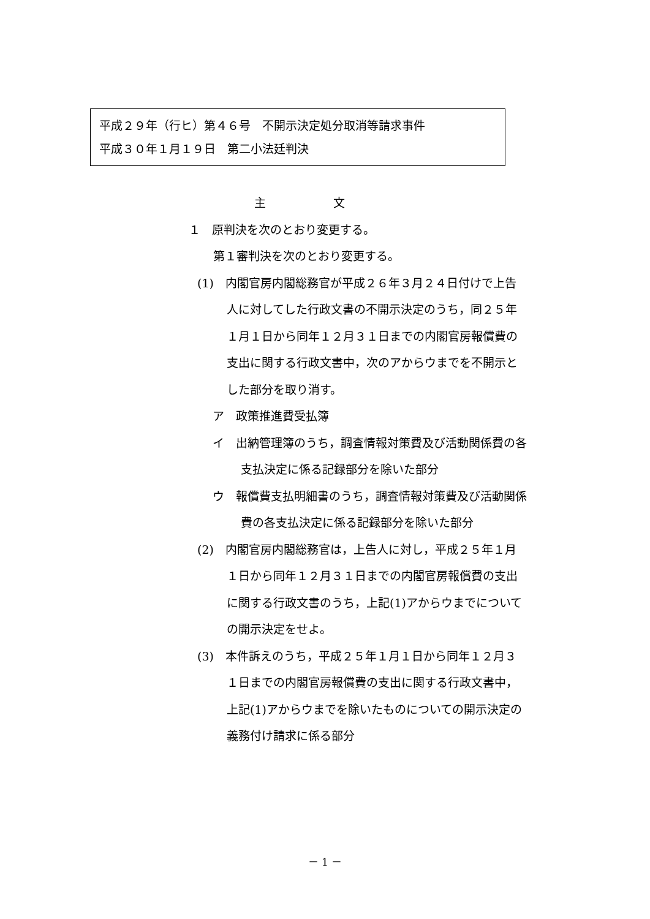平成２９年（行ヒ）第４６号　不開示決定処分取消等請求事件
平成３０年１月１９日　第二小法廷判決
主 文
１　原判決を次のとおり変更する。
第１審判決を次のとおり変更する。
(1)　内閣官房内閣総務官が平成２６年３月２４日付けで上告人に対してした行政文書の不開示決定のうち，同２５年１月１日から同年１２月３１日までの内閣官房報償費の支出に関する行政文書中，次のアからウまでを不開示とした部分を取り消す。
ア　政策推進費受払簿
イ　出納管理簿のうち，調査情報対策費及び活動関係費の各支払決定に係る記録部分を除いた部分
ウ　報償費支払明細書のうち，調査情報対策費及び活動関係費の各支払決定に係る記録部分を除いた部分
(2)　内閣官房内閣総務官は，上告人に対し，平成２５年１月１日から同年１２月３１日までの内閣官房報償費の支出に関する行政文書のうち，上記(1)アからウまでについての開示決定をせよ。
(3)　本件訴えのうち，平成２５年１月１日から同年１２月３１日までの内閣官房報償費の支出に関する行政文書中，上記(1)アからウまでを除いたものについての開示決定の義務付け請求に係る部分
－ 1 －